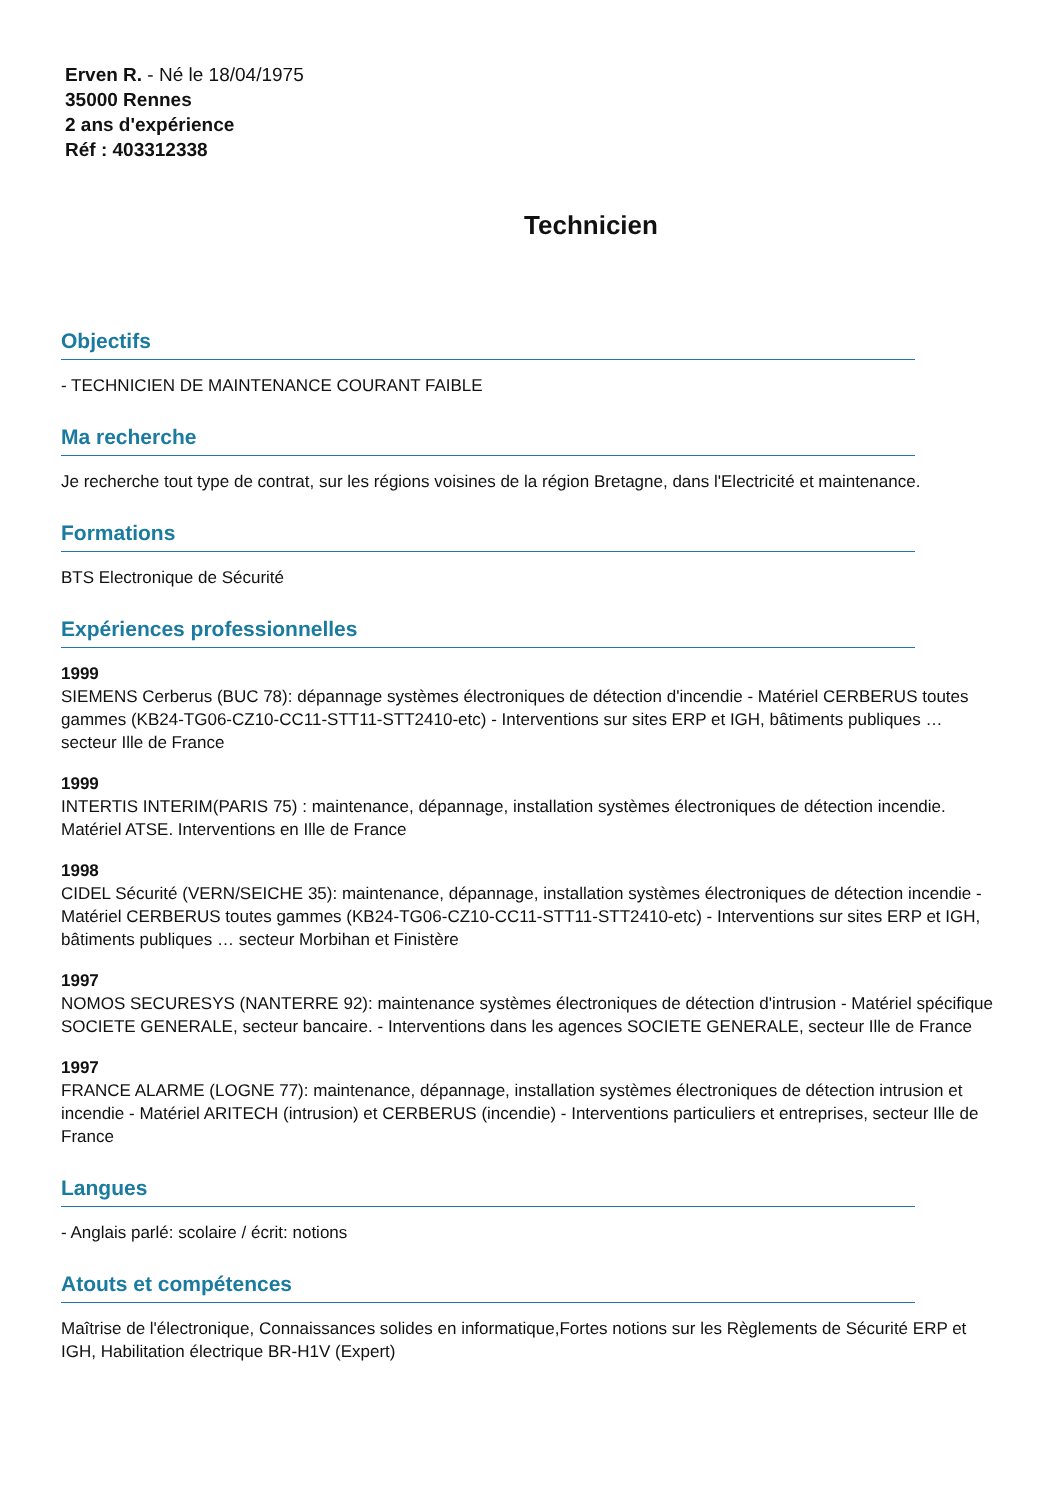Erven R. - Né le 18/04/1975
35000 Rennes
2 ans d'expérience
Réf : 403312338
Technicien
Objectifs
- TECHNICIEN DE MAINTENANCE COURANT FAIBLE
Ma recherche
Je recherche tout type de contrat, sur les régions voisines de la région Bretagne, dans l'Electricité et maintenance.
Formations
BTS Electronique de Sécurité
Expériences professionnelles
1999
SIEMENS Cerberus (BUC 78): dépannage systèmes électroniques de détection d'incendie - Matériel CERBERUS toutes gammes (KB24-TG06-CZ10-CC11-STT11-STT2410-etc) - Interventions sur sites ERP et IGH, bâtiments publiques … secteur Ille de France
1999
INTERTIS INTERIM(PARIS 75) : maintenance, dépannage, installation systèmes électroniques de détection incendie. Matériel ATSE. Interventions en Ille de France
1998
CIDEL Sécurité (VERN/SEICHE 35): maintenance, dépannage, installation systèmes électroniques de détection incendie - Matériel CERBERUS toutes gammes (KB24-TG06-CZ10-CC11-STT11-STT2410-etc) - Interventions sur sites ERP et IGH, bâtiments publiques … secteur Morbihan et Finistère
1997
NOMOS SECURESYS (NANTERRE 92): maintenance systèmes électroniques de détection d'intrusion - Matériel spécifique SOCIETE GENERALE, secteur bancaire. - Interventions dans les agences SOCIETE GENERALE, secteur Ille de France
1997
FRANCE ALARME (LOGNE 77): maintenance, dépannage, installation systèmes électroniques de détection intrusion et incendie - Matériel ARITECH (intrusion) et CERBERUS (incendie) - Interventions particuliers et entreprises, secteur Ille de France
Langues
- Anglais parlé: scolaire / écrit: notions
Atouts et compétences
Maîtrise de l'électronique, Connaissances solides en informatique,Fortes notions sur les Règlements de Sécurité ERP et IGH, Habilitation électrique BR-H1V (Expert)